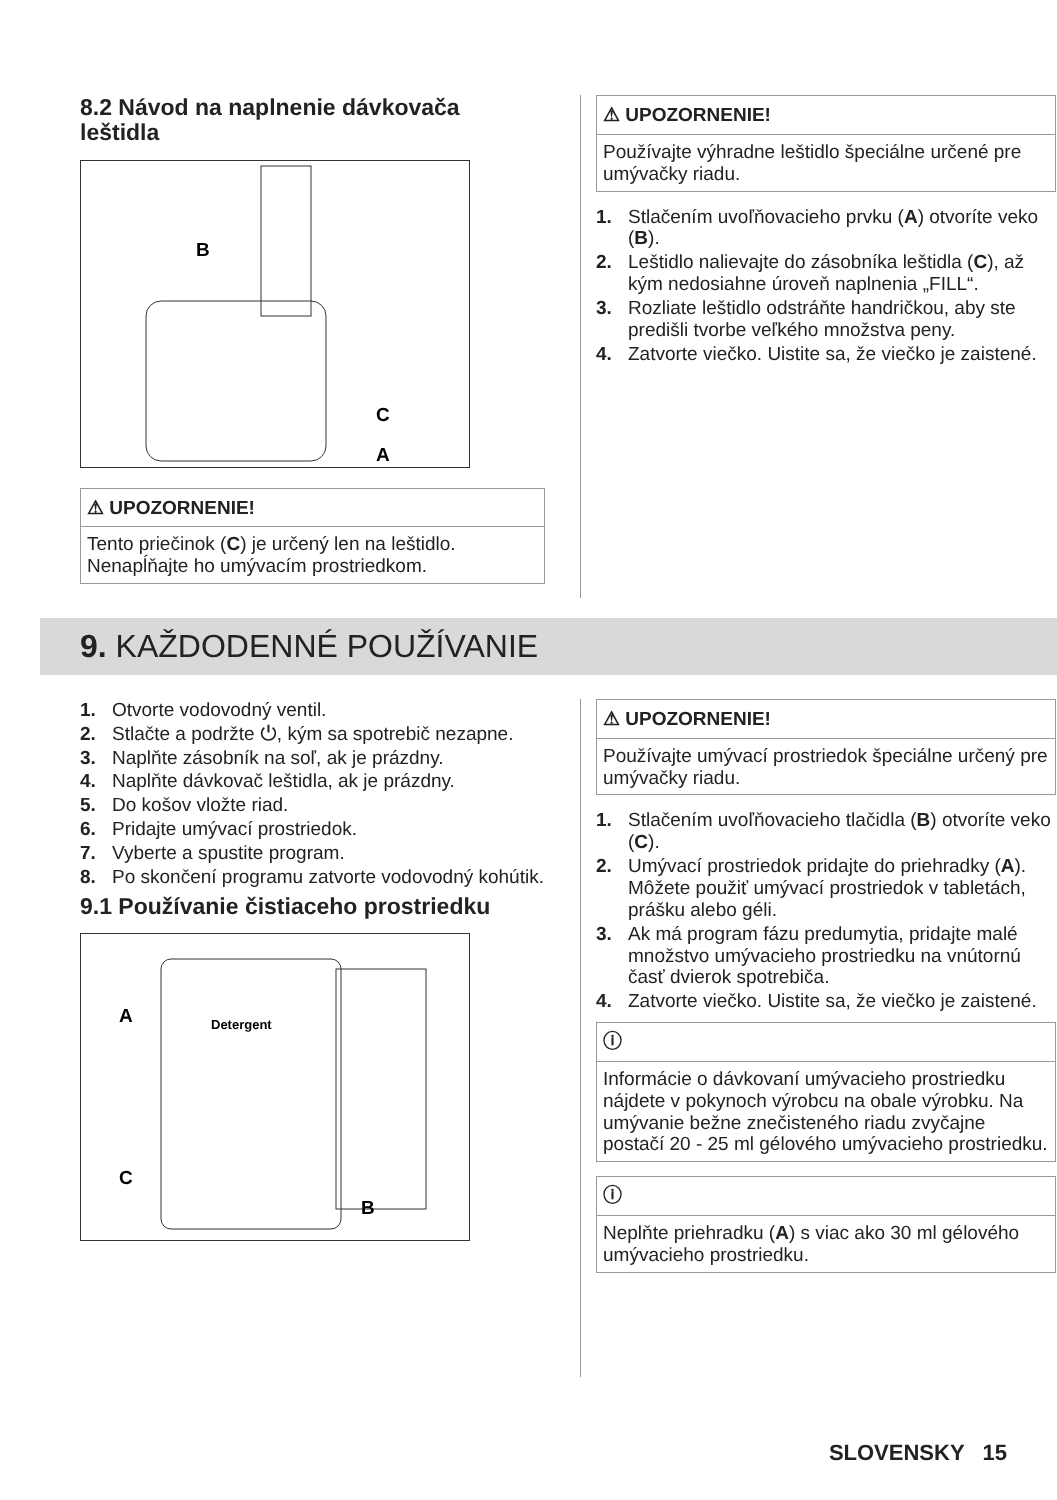8.2 Návod na naplnenie dávkovača leštidla
B
C
A
⚠ UPOZORNENIE!
Tento priečinok (C) je určený len na leštidlo. Nenapĺňajte ho umývacím prostriedkom.
⚠ UPOZORNENIE!
Používajte výhradne leštidlo špeciálne určené pre umývačky riadu.
1. Stlačením uvoľňovacieho prvku (A) otvoríte veko (B).
2. Leštidlo nalievajte do zásobníka leštidla (C), až kým nedosiahne úroveň naplnenia „FILL“.
3. Rozliate leštidlo odstráňte handričkou, aby ste predišli tvorbe veľkého množstva peny.
4. Zatvorte viečko. Uistite sa, že viečko je zaistené.
9. KAŽDODENNÉ POUŽÍVANIE
1. Otvorte vodovodný ventil.
2. Stlačte a podržte ⏻, kým sa spotrebič nezapne.
3. Naplňte zásobník na soľ, ak je prázdny.
4. Naplňte dávkovač leštidla, ak je prázdny.
5. Do košov vložte riad.
6. Pridajte umývací prostriedok.
7. Vyberte a spustite program.
8. Po skončení programu zatvorte vodovodný kohútik.
9.1 Používanie čistiaceho prostriedku
Detergent
A
C
B
⚠ UPOZORNENIE!
Používajte umývací prostriedok špeciálne určený pre umývačky riadu.
1. Stlačením uvoľňovacieho tlačidla (B) otvoríte veko (C).
2. Umývací prostriedok pridajte do priehradky (A). Môžete použiť umývací prostriedok v tabletách, prášku alebo géli.
3. Ak má program fázu predumytia, pridajte malé množstvo umývacieho prostriedku na vnútornú časť dvierok spotrebiča.
4. Zatvorte viečko. Uistite sa, že viečko je zaistené.
ⓘ
Informácie o dávkovaní umývacieho prostriedku nájdete v pokynoch výrobcu na obale výrobku. Na umývanie bežne znečisteného riadu zvyčajne postačí 20 - 25 ml gélového umývacieho prostriedku.
ⓘ
Neplňte priehradku (A) s viac ako 30 ml gélového umývacieho prostriedku.
SLOVENSKY 15